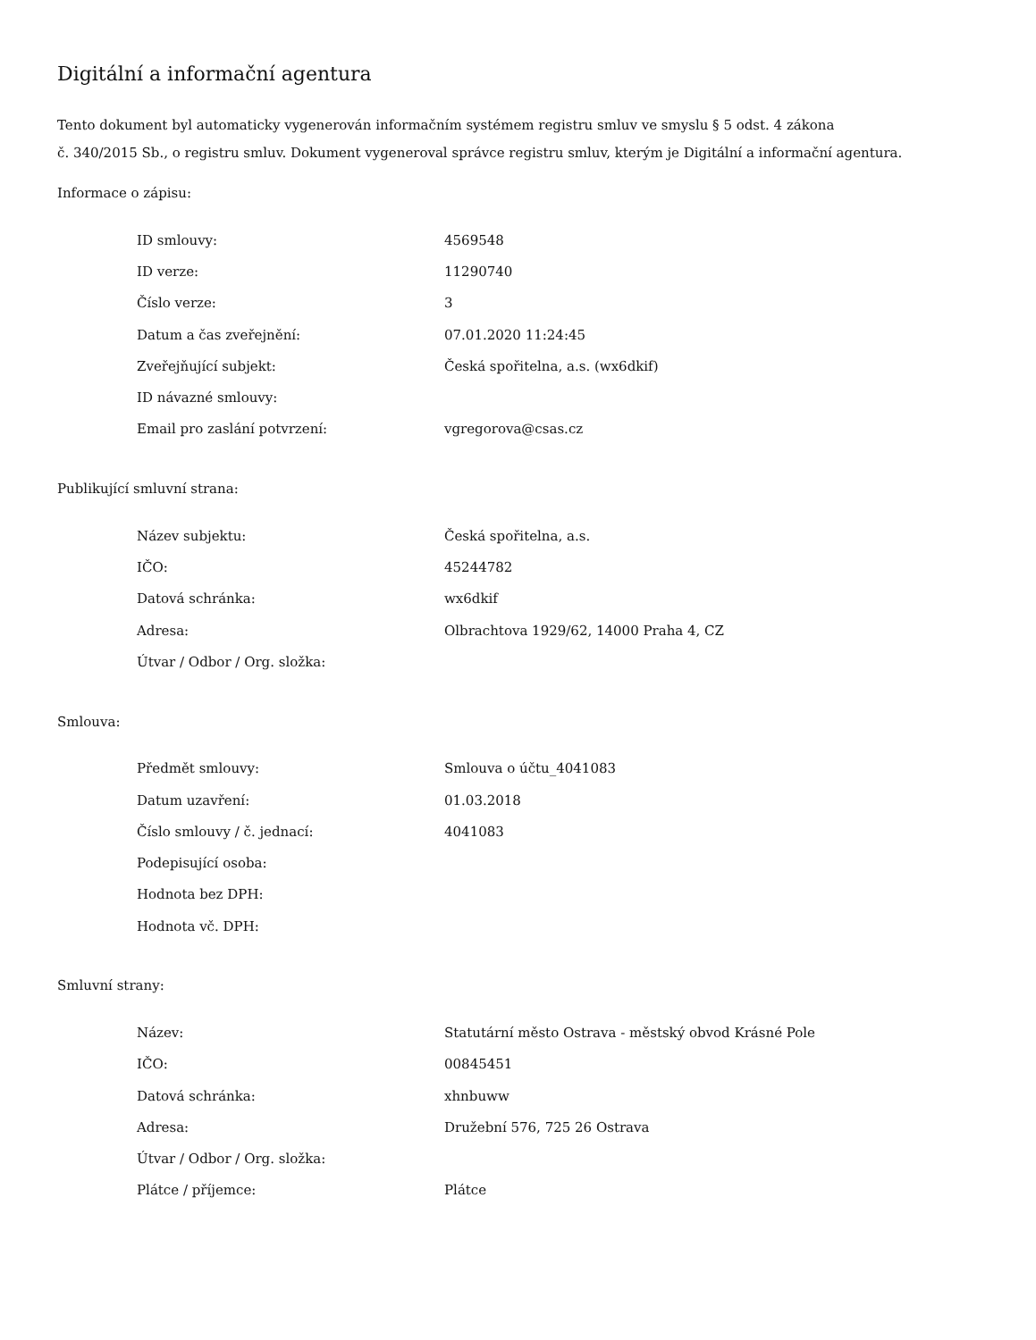Digitální a informační agentura
Tento dokument byl automaticky vygenerován informačním systémem registru smluv ve smyslu § 5 odst. 4 zákona
č. 340/2015 Sb., o registru smluv. Dokument vygeneroval správce registru smluv, kterým je Digitální a informační agentura.
Informace o zápisu:
| ID smlouvy: | 4569548 |
| ID verze: | 11290740 |
| Číslo verze: | 3 |
| Datum a čas zveřejnění: | 07.01.2020 11:24:45 |
| Zveřejňující subjekt: | Česká spořitelna, a.s. (wx6dkif) |
| ID návazné smlouvy: | |
| Email pro zaslání potvrzení: | vgregorova@csas.cz |
Publikující smluvní strana:
| Název subjektu: | Česká spořitelna, a.s. |
| IČO: | 45244782 |
| Datová schránka: | wx6dkif |
| Adresa: | Olbrachtova 1929/62, 14000 Praha 4, CZ |
| Útvar / Odbor / Org. složka: | |
Smlouva:
| Předmět smlouvy: | Smlouva o účtu_4041083 |
| Datum uzavření: | 01.03.2018 |
| Číslo smlouvy / č. jednací: | 4041083 |
| Podepisující osoba: | |
| Hodnota bez DPH: | |
| Hodnota vč. DPH: | |
Smluvní strany:
| Název: | Statutární město Ostrava - městský obvod Krásné Pole |
| IČO: | 00845451 |
| Datová schránka: | xhnbuww |
| Adresa: | Družební 576, 725 26 Ostrava |
| Útvar / Odbor / Org. složka: | |
| Plátce / příjemce: | Plátce |